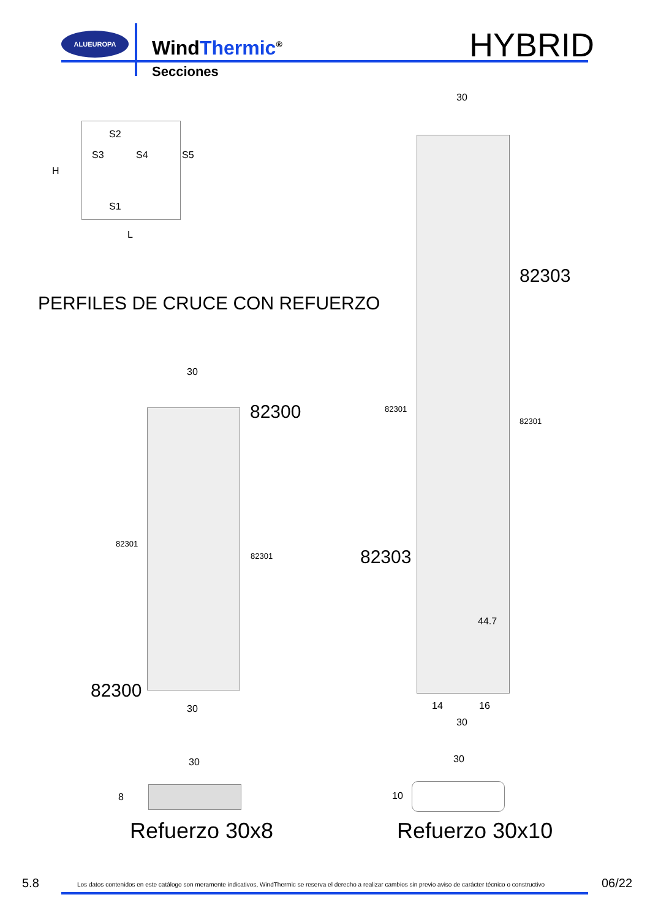ALUEUROPA
WindThermic<sup>®</sup>
Secciones
HYBRID
S2
S3 S4 S5
H
S1
L
PERFILES DE CRUCE CON REFUERZO
30
82300
82301
82301
82300
30
30
82303
82301
82301
82303
44.7
14 16
30
30
8
Refuerzo 30x8
30
10
Refuerzo 30x10
5.8
Los datos contenidos en este catálogo son meramente indicativos, WindThermic se reserva el derecho a realizar cambios sin previo aviso de carácter técnico o constructivo
06/22